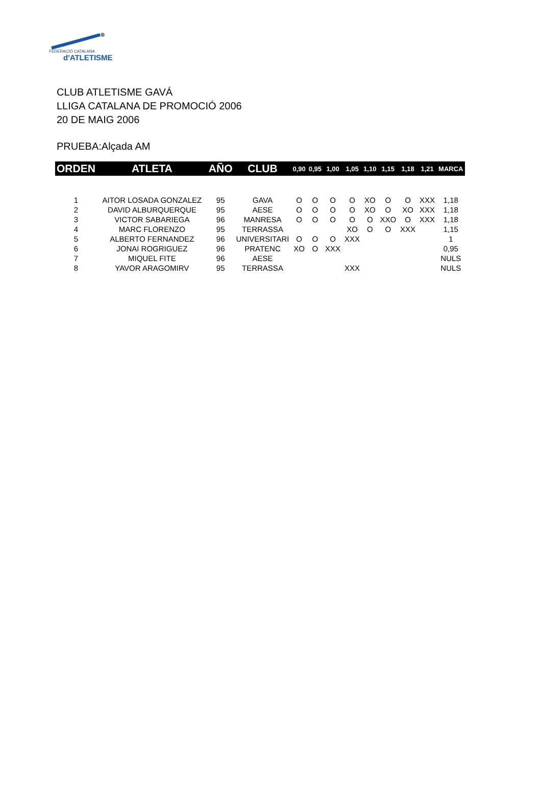FEDERACIÓ CATALANA
d'ATLETISME
CLUB ATLETISME GAVÁ
LLIGA CATALANA DE PROMOCIÓ 2006
20 DE MAIG 2006
PRUEBA:Alçada AM
| ORDEN | ATLETA | AÑO | CLUB | 0,90 | 0,95 | 1,00 | 1,05 | 1,10 | 1,15 | 1,18 | 1,21 | MARCA |
| --- | --- | --- | --- | --- | --- | --- | --- | --- | --- | --- | --- | --- |
| 1 | AITOR LOSADA GONZALEZ | 95 | GAVA | O | O | O | O | XO | O | O | XXX | 1,18 |
| 2 | DAVID ALBURQUERQUE | 95 | AESE | O | O | O | O | XO | O | XO | XXX | 1,18 |
| 3 | VICTOR SABARIEGA | 96 | MANRESA | O | O | O | O | O | XXO | O | XXX | 1,18 |
| 4 | MARC FLORENZO | 95 | TERRASSA | | | | XO | O | O | XXX | | 1,15 |
| 5 | ALBERTO FERNANDEZ | 96 | UNIVERSITARI | O | O | O | XXX | | | | | 1 |
| 6 | JONAI ROGRIGUEZ | 96 | PRATENC | XO | O | XXX | | | | | | 0,95 |
| 7 | MIQUEL FITE | 96 | AESE | | | | | | | | | NULS |
| 8 | YAVOR ARAGOMIRV | 95 | TERRASSA | | | | XXX | | | | | NULS |